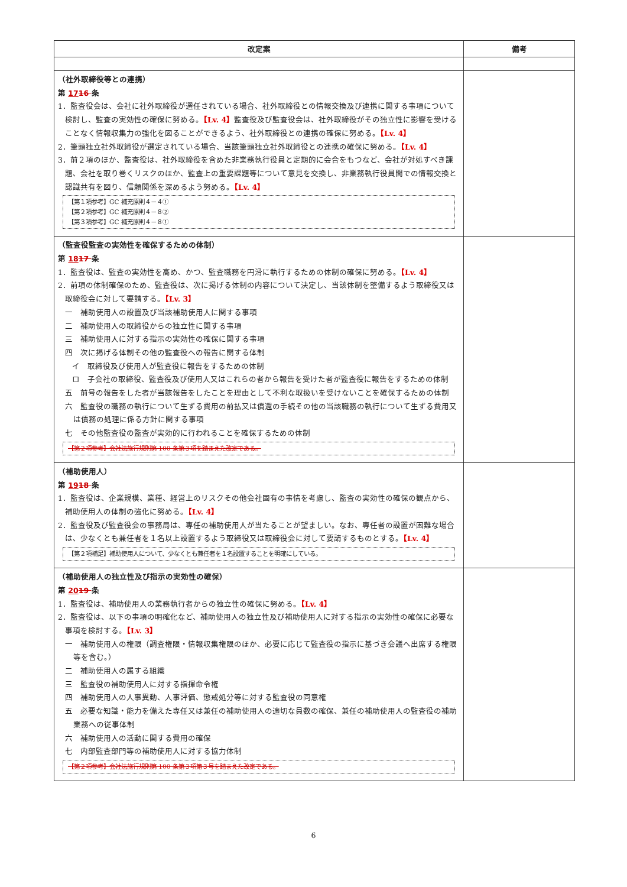| 改定案 | 備考 |
| --- | --- |
| （社外取締役等との連携） 第 17 16 条 1．監査役会は、会社に社外取締役が選任されている場合、社外取締役との情報交換及び連携に関する事項について検討し、監査の実効性の確保に努める。 【Lv. 4】 監査役及び監査役会は、社外取締役がその独立性に影響を受けることなく情報収集力の強化を図ることができるよう、社外取締役との連携の確保に努める。 【Lv. 4】 2．筆頭独立社外取締役が選定されている場合、当該筆頭独立社外取締役との連携の確保に努める。 【Lv. 4】 3．前２項のほか、監査役は、社外取締役を含めた非業務執行役員と定期的に会合をもつなど、会社が対処すべき課題、会社を取り巻くリスクのほか、監査上の重要課題等について意見を交換し、非業務執行役員間での情報交換と認識共有を図り、信頼関係を深めるよう努める。 【Lv. 4】 【第１項参考】GC 補充原則４－４① 【第２項参考】GC 補充原則４－８② 【第３項参考】GC 補充原則４－８① | |
| （監査役監査の実効性を確保するための体制） 第 18 17 条 1．監査役は、監査の実効性を高め、かつ、監査職務を円滑に執行するための体制の確保に努める。 【Lv. 4】 2．前項の体制確保のため、監査役は、次に掲げる体制の内容について決定し、当該体制を整備するよう取締役又は取締役会に対して要請する。 【Lv. 3】 一 補助使用人の設置及び当該補助使用人に関する事項 二 補助使用人の取締役からの独立性に関する事項 三 補助使用人に対する指示の実効性の確保に関する事項 四 次に掲げる体制その他の監査役への報告に関する体制 イ 取締役及び使用人が監査役に報告をするための体制 ロ 子会社の取締役、監査役及び使用人又はこれらの者から報告を受けた者が監査役に報告をするための体制 五 前号の報告をした者が当該報告をしたことを理由として不利な取扱いを受けないことを確保するための体制 六 監査役の職務の執行について生ずる費用の前払又は償還の手続その他の当該職務の執行について生ずる費用又は債務の処理に係る方針に関する事項 七 その他監査役の監査が実効的に行われることを確保するための体制 【第２項参考】会社法施行規則第 100 条第３項を踏まえた改定である。 | |
| （補助使用人） 第 19 18 条 1．監査役は、企業規模、業種、経営上のリスクその他会社固有の事情を考慮し、監査の実効性の確保の観点から、補助使用人の体制の強化に努める。 【Lv. 4】 2．監査役及び監査役会の事務局は、専任の補助使用人が当たることが望ましい。なお、専任者の設置が困難な場合は、少なくとも兼任者を１名以上設置するよう取締役又は取締役会に対して要請するものとする。 【Lv. 4】 【第２項補足】補助使用人について、少なくとも兼任者を１名設置することを明確にしている。 | |
| （補助使用人の独立性及び指示の実効性の確保） 第 20 19 条 1．監査役は、補助使用人の業務執行者からの独立性の確保に努める。 【Lv. 4】 2．監査役は、以下の事項の明確化など、補助使用人の独立性及び補助使用人に対する指示の実効性の確保に必要な事項を検討する。 【Lv. 3】 一 補助使用人の権限（調査権限・情報収集権限のほか、必要に応じて監査役の指示に基づき会議へ出席する権限等を含む。） 二 補助使用人の属する組織 三 監査役の補助使用人に対する指揮命令権 四 補助使用人の人事異動、人事評価、懲戒処分等に対する監査役の同意権 五 必要な知識・能力を備えた専任又は兼任の補助使用人の適切な員数の確保、兼任の補助使用人の監査役の補助業務への従事体制 六 補助使用人の活動に関する費用の確保 七 内部監査部門等の補助使用人に対する協力体制 【第２項参考】会社法施行規則第 100 条第３項第３号を踏まえた改定である。 | |
6